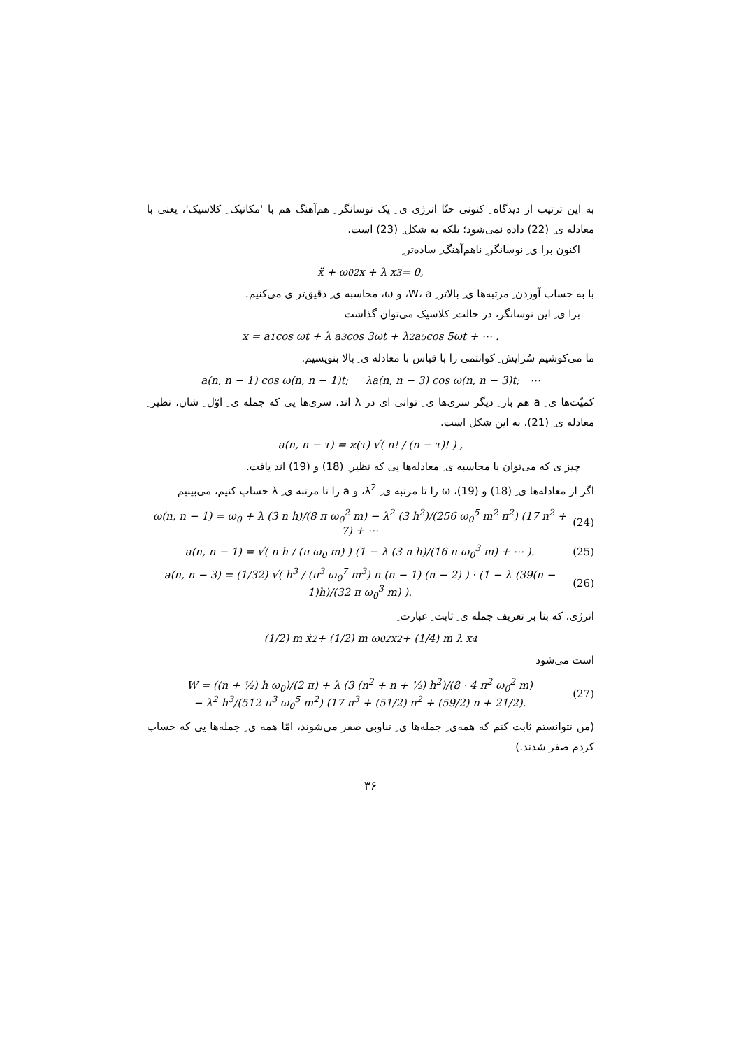به این ترتیب از دیدگاه ِ کنونی حتّا انرژی ی ِ یک نوسانگر ِ هم‌آهنگ هم با 'مکانیک ِ کلاسیک'، یعنی با معادله ی ِ (22) داده نمی‌شود؛ بلکه به شکل ِ (23) است.
اکنون برا ی ِ نوسانگر ِ ناهم‌آهنگ ِ ساده‌تر ِ
ẍ + ω<sub>0</sub><sup>2</sup> x + λ x<sup>3</sup> = 0,
با به حساب آوردن ِ مرتبه‌ها ی ِ بالاتر ِ W، a، و ω، محاسبه ی ِ دقیق‌تر ی می‌کنیم.
برا ی ِ این نوسانگر، در حالت ِ کلاسیک می‌توان گذاشت
x = a<sub>1</sub> cos ωt + λ a<sub>3</sub> cos 3ωt + λ<sup>2</sup> a<sub>5</sub> cos 5ωt + ⋯ .
ما می‌کوشیم سُرایش ِ کوانتمی را با قیاس با معادله ی ِ بالا بنویسیم.
a(n, n − 1) cos ω(n, n − 1)t; λa(n, n − 3) cos ω(n, n − 3)t; ⋯
کمیّت‌ها ی ِ a هم بار ِ دیگر سری‌ها ی ِ توانی ای در λ اند، سری‌ها یی که جمله ی ِ اوّل ِ شان، نظیر ِ معادله ی ِ (21)، به این شکل است.
a(n, n − τ) = ϰ(τ) √( n! / (n − τ)! ) ,
چیز ی که می‌توان با محاسبه ی ِ معادله‌ها یی که نظیر ِ (18) و (19) اند یافت.
اگر از معادله‌ها ی ِ (18) و (19)، ω را تا مرتبه ی ِ λ<sup>2</sup>، و a را تا مرتبه ی ِ λ حساب کنیم، می‌بینیم
ω(n, n − 1) = ω<sub>0</sub> + λ (3 n h)/(8 π ω<sub>0</sub><sup>2</sup> m) − λ<sup>2</sup> (3 h<sup>2</sup>)/(256 ω<sub>0</sub><sup>5</sup> m<sup>2</sup> π<sup>2</sup>) (17 n<sup>2</sup> + 7) + ⋯ (24)
a(n, n − 1) = √( n h / (π ω<sub>0</sub> m) ) (1 − λ (3 n h)/(16 π ω<sub>0</sub><sup>3</sup> m) + ⋯ ). (25)
a(n, n − 3) = (1/32) √( h<sup>3</sup> / (π<sup>3</sup> ω<sub>0</sub><sup>7</sup> m<sup>3</sup>) n (n − 1) (n − 2) ) · (1 − λ (39(n − 1)h)/(32 π ω<sub>0</sub><sup>3</sup> m) ). (26)
انرژی، که بنا بر تعریف جمله ی ِ ثابت ِ عبارت ِ
(1/2) m ẋ<sup>2</sup> + (1/2) m ω<sub>0</sub><sup>2</sup>x<sup>2</sup> + (1/4) m λ x<sup>4</sup>
است می‌شود
W = ((n + ½) h ω<sub>0</sub>)/(2 π) + λ (3 (n<sup>2</sup> + n + ½) h<sup>2</sup>)/(8 · 4 π<sup>2</sup> ω<sub>0</sub><sup>2</sup> m)
− λ<sup>2</sup> h<sup>3</sup>/(512 π<sup>3</sup> ω<sub>0</sub><sup>5</sup> m<sup>2</sup>) (17 n<sup>3</sup> + (51/2) n<sup>2</sup> + (59/2) n + 21/2). (27)
(من نتوانستم ثابت کنم که همه‌ی ِ جمله‌ها ی ِ تناوبی صفر می‌شوند، امّا همه ی ِ جمله‌ها یی که حساب کردم صفر شدند.)
۳۶